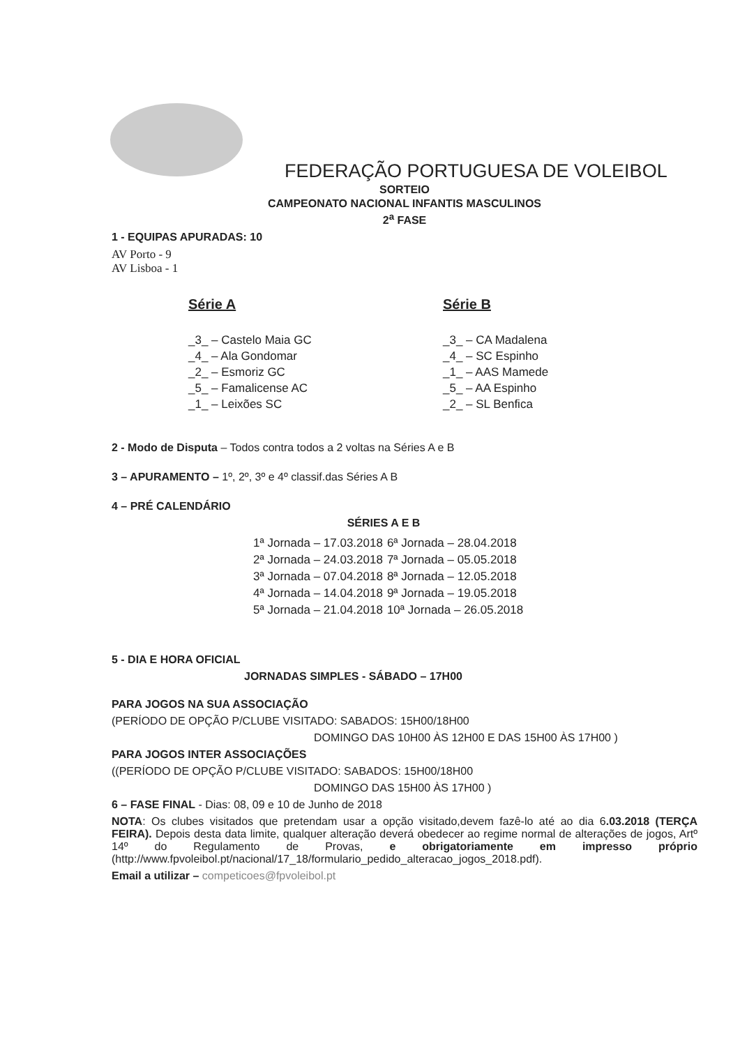FEDERAÇÃO PORTUGUESA DE VOLEIBOL
SORTEIO
CAMPEONATO NACIONAL INFANTIS MASCULINOS
2<sup>a</sup> FASE
1 - EQUIPAS APURADAS: 10
AV Porto - 9
AV Lisboa - 1
Série A
_3_ – Castelo Maia GC
_4_ – Ala Gondomar
_2_ – Esmoriz GC
_5_ – Famalicense AC
_1_ – Leixões SC
Série B
_3_ – CA Madalena
_4_ – SC Espinho
_1_ – AAS Mamede
_5_ – AA Espinho
_2_ – SL Benfica
2 - Modo de Disputa – Todos contra todos a 2 voltas na Séries A e B
3 – APURAMENTO – 1º, 2º, 3º e 4º classif.das Séries A B
4 – PRÉ CALENDÁRIO
SÉRIES A E B
| 1ª Jornada – 17.03.2018 | 6ª Jornada – 28.04.2018 |
| 2ª Jornada – 24.03.2018 | 7ª Jornada – 05.05.2018 |
| 3ª Jornada – 07.04.2018 | 8ª Jornada – 12.05.2018 |
| 4ª Jornada – 14.04.2018 | 9ª Jornada – 19.05.2018 |
| 5ª Jornada – 21.04.2018 | 10ª Jornada – 26.05.2018 |
5 - DIA E HORA OFICIAL
JORNADAS SIMPLES - SÁBADO – 17H00
PARA JOGOS NA SUA ASSOCIAÇÃO
(PERÍODO DE OPÇÃO P/CLUBE VISITADO: SABADOS: 15H00/18H00
DOMINGO DAS 10H00 ÀS 12H00 E DAS 15H00 ÀS 17H00 )
PARA JOGOS INTER ASSOCIAÇÕES
((PERÍODO DE OPÇÃO P/CLUBE VISITADO: SABADOS: 15H00/18H00
DOMINGO DAS 15H00 ÀS 17H00 )
6 – FASE FINAL - Dias: 08, 09 e 10 de Junho de 2018
NOTA: Os clubes visitados que pretendam usar a opção visitado,devem fazê-lo até ao dia 6.03.2018 (TERÇA FEIRA). Depois desta data limite, qualquer alteração deverá obedecer ao regime normal de alterações de jogos, Artº 14º do Regulamento de Provas, e obrigatoriamente em impresso próprio (http://www.fpvoleibol.pt/nacional/17_18/formulario_pedido_alteracao_jogos_2018.pdf).
Email a utilizar – competicoes@fpvoleibol.pt